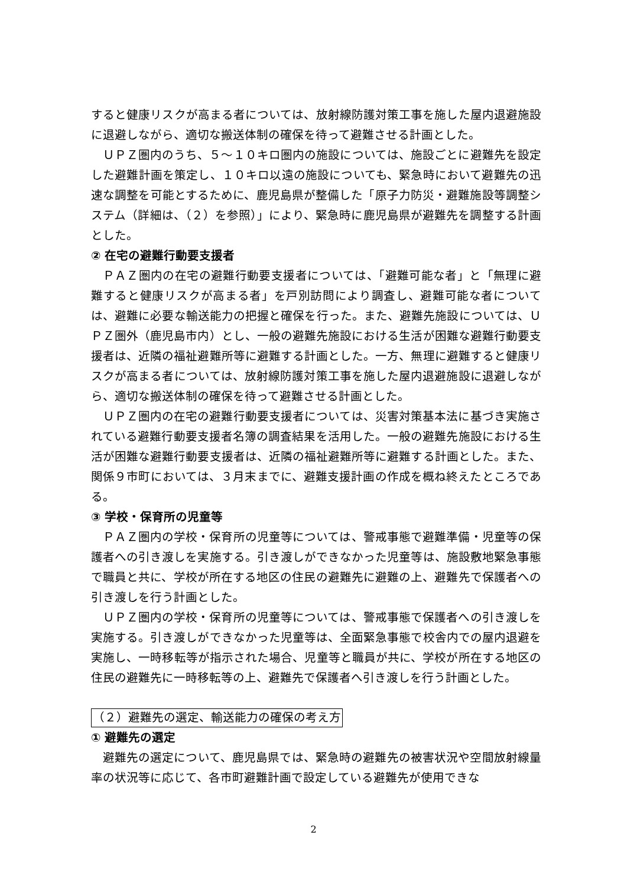すると健康リスクが高まる者については、放射線防護対策工事を施した屋内退避施設に退避しながら、適切な搬送体制の確保を待って避難させる計画とした。
ＵＰＺ圏内のうち、５～１０キロ圏内の施設については、施設ごとに避難先を設定した避難計画を策定し、１０キロ以遠の施設についても、緊急時において避難先の迅速な調整を可能とするために、鹿児島県が整備した「原子力防災・避難施設等調整システム（詳細は、（２）を参照）」により、緊急時に鹿児島県が避難先を調整する計画とした。
② 在宅の避難行動要支援者
ＰＡＺ圏内の在宅の避難行動要支援者については、「避難可能な者」と「無理に避難すると健康リスクが高まる者」を戸別訪問により調査し、避難可能な者については、避難に必要な輸送能力の把握と確保を行った。また、避難先施設については、ＵＰＺ圏外（鹿児島市内）とし、一般の避難先施設における生活が困難な避難行動要支援者は、近隣の福祉避難所等に避難する計画とした。一方、無理に避難すると健康リスクが高まる者については、放射線防護対策工事を施した屋内退避施設に退避しながら、適切な搬送体制の確保を待って避難させる計画とした。
ＵＰＺ圏内の在宅の避難行動要支援者については、災害対策基本法に基づき実施されている避難行動要支援者名簿の調査結果を活用した。一般の避難先施設における生活が困難な避難行動要支援者は、近隣の福祉避難所等に避難する計画とした。また、関係９市町においては、３月末までに、避難支援計画の作成を概ね終えたところである。
③ 学校・保育所の児童等
ＰＡＺ圏内の学校・保育所の児童等については、警戒事態で避難準備・児童等の保護者への引き渡しを実施する。引き渡しができなかった児童等は、施設敷地緊急事態で職員と共に、学校が所在する地区の住民の避難先に避難の上、避難先で保護者への引き渡しを行う計画とした。
ＵＰＺ圏内の学校・保育所の児童等については、警戒事態で保護者への引き渡しを実施する。引き渡しができなかった児童等は、全面緊急事態で校舎内での屋内退避を実施し、一時移転等が指示された場合、児童等と職員が共に、学校が所在する地区の住民の避難先に一時移転等の上、避難先で保護者へ引き渡しを行う計画とした。
（２）避難先の選定、輸送能力の確保の考え方
① 避難先の選定
避難先の選定について、鹿児島県では、緊急時の避難先の被害状況や空間放射線量率の状況等に応じて、各市町避難計画で設定している避難先が使用できな
2